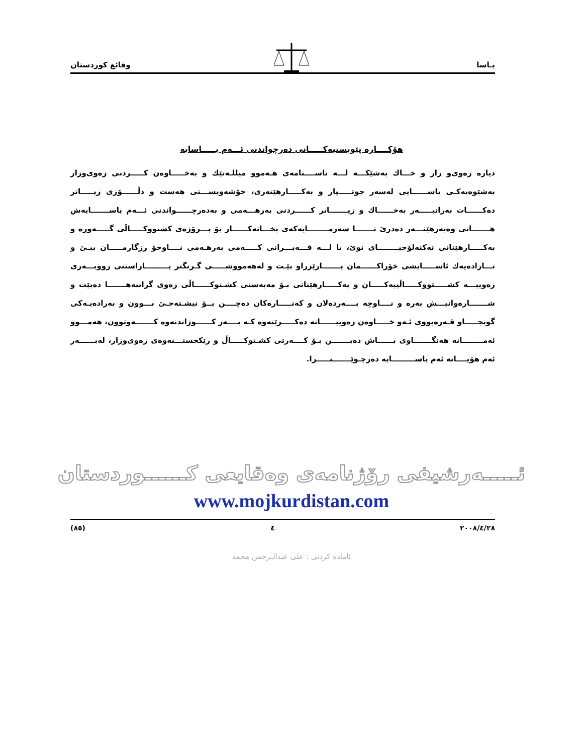وقائع كوردستان يـاسا
هۆكــــاره پێویستیەكـــــانی دەرچواندنی ئـــەم یـــــاسایە
دیارە زەوی‌و زار و خـــاك بەشێكـــە لـــە ناســــنامەی هـەموو میللـەتێك و بەخـــــاوەن كـــــردنی زەوی‌وزار بەشێوەیەكـی یاســــــایی لەسەر جوتـــــیار و بەكـــــارهێنەری، خۆشەویســـتی هەست و دڵــــــۆزی زیـــــاتر دەكــــــات بەرانبـــــەر بەخــــــاك و زیـــــــاتر كــــــردنی بەرهـــەمی و بەدەرچــــــواندنی ئـــەم یاســـــــایەش هـــــــانی وەبەرهێنـــەر دەدرێ تـــــــا سەرمــــــــایەكەی بخـــاتەكــــــار بۆ پـــرۆژەی كشتووكـــــاڵی گـــــەورە و بەكـــــارهێنانی تەكنەلۆجیــــــــای نوێ، تا لـــە قـــەیـــرانی كـــــەمی بەرهـەمی نــــاوخۆ رزگارمـــــان ببـێ و تـــارادەیەك ئاســـــایشی خۆراكــــــمان پـــــــارێزراو بێـت و لەهەمووشـــــی گـرنگتر پـــــــــاراستنی رووبـــەری زەوییـــە كشـــــتووكـــــاڵییەكـــــان و بەكـــــارهێنانی بـۆ مەبەستی كشـتوكــــــاڵی زەوی گرانبەهـــــــا دەبێت و شـــــــارەوانیـــش بەرە و نــــاوچە بــــەردەلان و كەنـــــارەكان دەچــــن بــۆ نیشـتەجـێ بـــوون و بەرادەیـەكی گونجـــــاو قـەرەبووی ئـەو خـــــاوەن زەوییــــــانە دەكـــــرێتەوە كـە بــــەر كــــــوژاندنەوە كـــــــەوتوون، هەمـــوو ئەمــــــــانە هەنگـــــــاوی بــــــاش دەبـــــــن بـۆ كــــەرتی كشـتوكـــــاڵ و رێكخستـــنەوەی زەوی‌وزار، لەبــــــەر ئەم هۆیــــانە ئەم یاســـــــــایە دەرچـوێـــــــنـــــرا.
ئـــــەرشیفی رۆژنامەی وەقایعی كــــــوردستان
www.mojkurdistan.com
(٨٥) ٤ ٢٠٠٨/٤/٢٨
ئامادە كردنی : علی عبدالـرحمن محمد